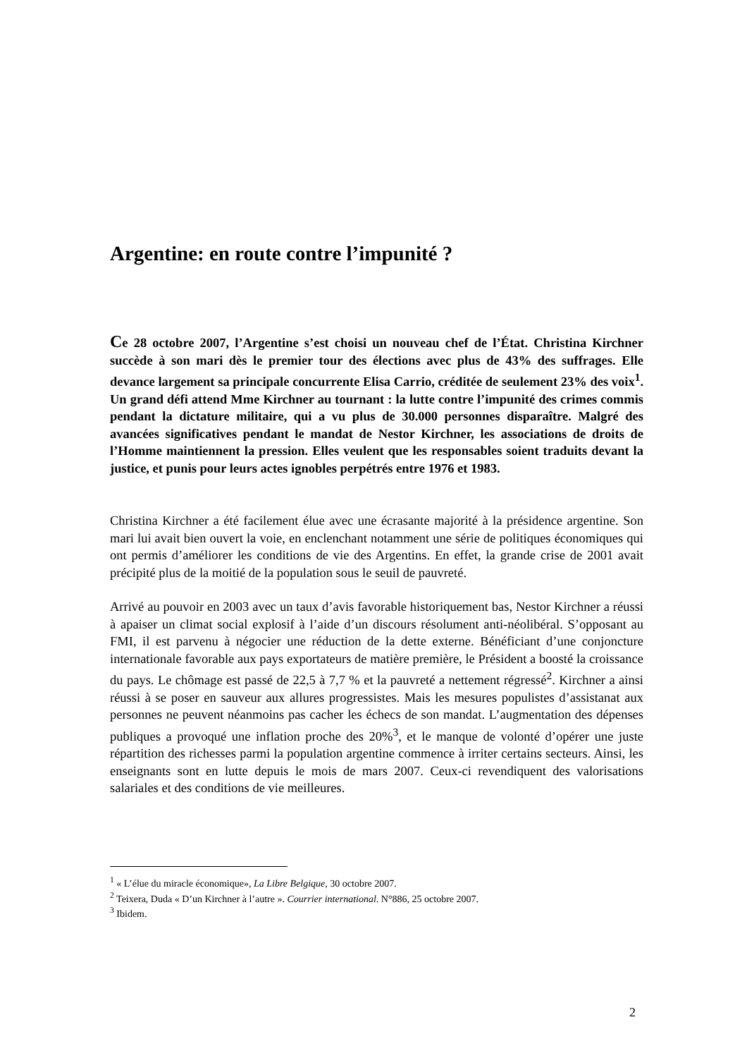Argentine: en route contre l’impunité ?
Ce 28 octobre 2007, l’Argentine s’est choisi un nouveau chef de l’État. Christina Kirchner succède à son mari dès le premier tour des élections avec plus de 43% des suffrages. Elle devance largement sa principale concurrente Elisa Carrio, créditée de seulement 23% des voix<sup>1</sup>. Un grand défi attend Mme Kirchner au tournant : la lutte contre l’impunité des crimes commis pendant la dictature militaire, qui a vu plus de 30.000 personnes disparaître. Malgré des avancées significatives pendant le mandat de Nestor Kirchner, les associations de droits de l’Homme maintiennent la pression. Elles veulent que les responsables soient traduits devant la justice, et punis pour leurs actes ignobles perpétrés entre 1976 et 1983.
Christina Kirchner a été facilement élue avec une écrasante majorité à la présidence argentine. Son mari lui avait bien ouvert la voie, en enclenchant notamment une série de politiques économiques qui ont permis d’améliorer les conditions de vie des Argentins. En effet, la grande crise de 2001 avait précipité plus de la moitié de la population sous le seuil de pauvreté.
Arrivé au pouvoir en 2003 avec un taux d’avis favorable historiquement bas, Nestor Kirchner a réussi à apaiser un climat social explosif à l’aide d’un discours résolument anti-néolibéral. S’opposant au FMI, il est parvenu à négocier une réduction de la dette externe. Bénéficiant d’une conjoncture internationale favorable aux pays exportateurs de matière première, le Président a boosté la croissance du pays. Le chômage est passé de 22,5 à 7,7 % et la pauvreté a nettement régressé<sup>2</sup>. Kirchner a ainsi réussi à se poser en sauveur aux allures progressistes. Mais les mesures populistes d’assistanat aux personnes ne peuvent néanmoins pas cacher les échecs de son mandat. L’augmentation des dépenses publiques a provoqué une inflation proche des 20%<sup>3</sup>, et le manque de volonté d’opérer une juste répartition des richesses parmi la population argentine commence à irriter certains secteurs. Ainsi, les enseignants sont en lutte depuis le mois de mars 2007. Ceux-ci revendiquent des valorisations salariales et des conditions de vie meilleures.
<sup>1</sup> « L’élue du miracle économique», La Libre Belgique, 30 octobre 2007.
<sup>2</sup> Teixera, Duda « D’un Kirchner à l’autre ». Courrier international. N°886, 25 octobre 2007.
<sup>3</sup> Ibidem.
2